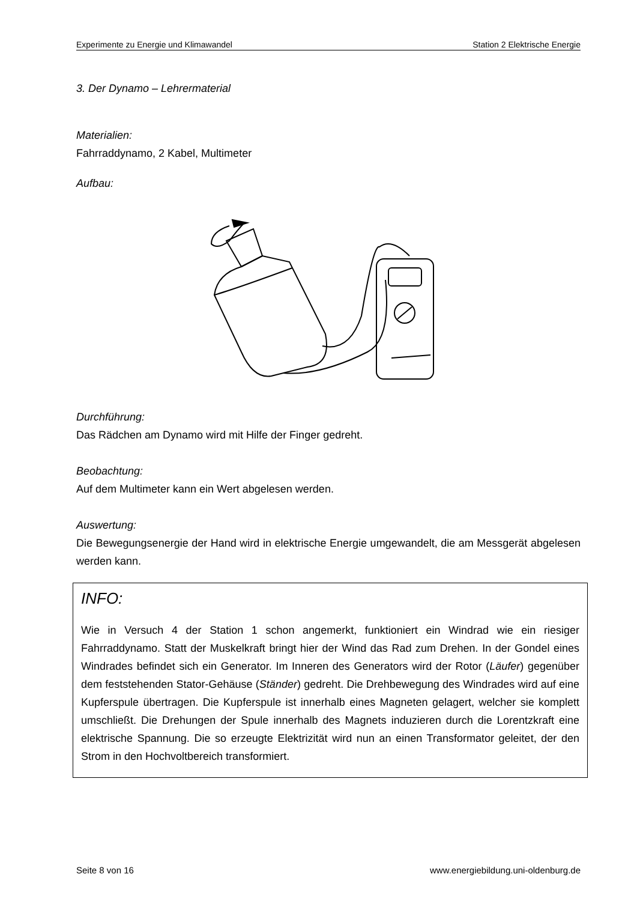Experimente zu Energie und Klimawandel Station 2 Elektrische Energie
3. Der Dynamo – Lehrermaterial
Materialien:
Fahrraddynamo, 2 Kabel, Multimeter
Aufbau:
Durchführung:
Das Rädchen am Dynamo wird mit Hilfe der Finger gedreht.
Beobachtung:
Auf dem Multimeter kann ein Wert abgelesen werden.
Auswertung:
Die Bewegungsenergie der Hand wird in elektrische Energie umgewandelt, die am Messgerät abgelesen werden kann.
INFO:
Wie in Versuch 4 der Station 1 schon angemerkt, funktioniert ein Windrad wie ein riesiger Fahrraddynamo. Statt der Muskelkraft bringt hier der Wind das Rad zum Drehen. In der Gondel eines Windrades befindet sich ein Generator. Im Inneren des Generators wird der Rotor (Läufer) gegenüber dem feststehenden Stator-Gehäuse (Ständer) gedreht. Die Drehbewegung des Windrades wird auf eine Kupferspule übertragen. Die Kupferspule ist innerhalb eines Magneten gelagert, welcher sie komplett umschließt. Die Drehungen der Spule innerhalb des Magnets induzieren durch die Lorentzkraft eine elektrische Spannung. Die so erzeugte Elektrizität wird nun an einen Transformator geleitet, der den Strom in den Hochvoltbereich transformiert.
Seite 8 von 16 www.energiebildung.uni-oldenburg.de